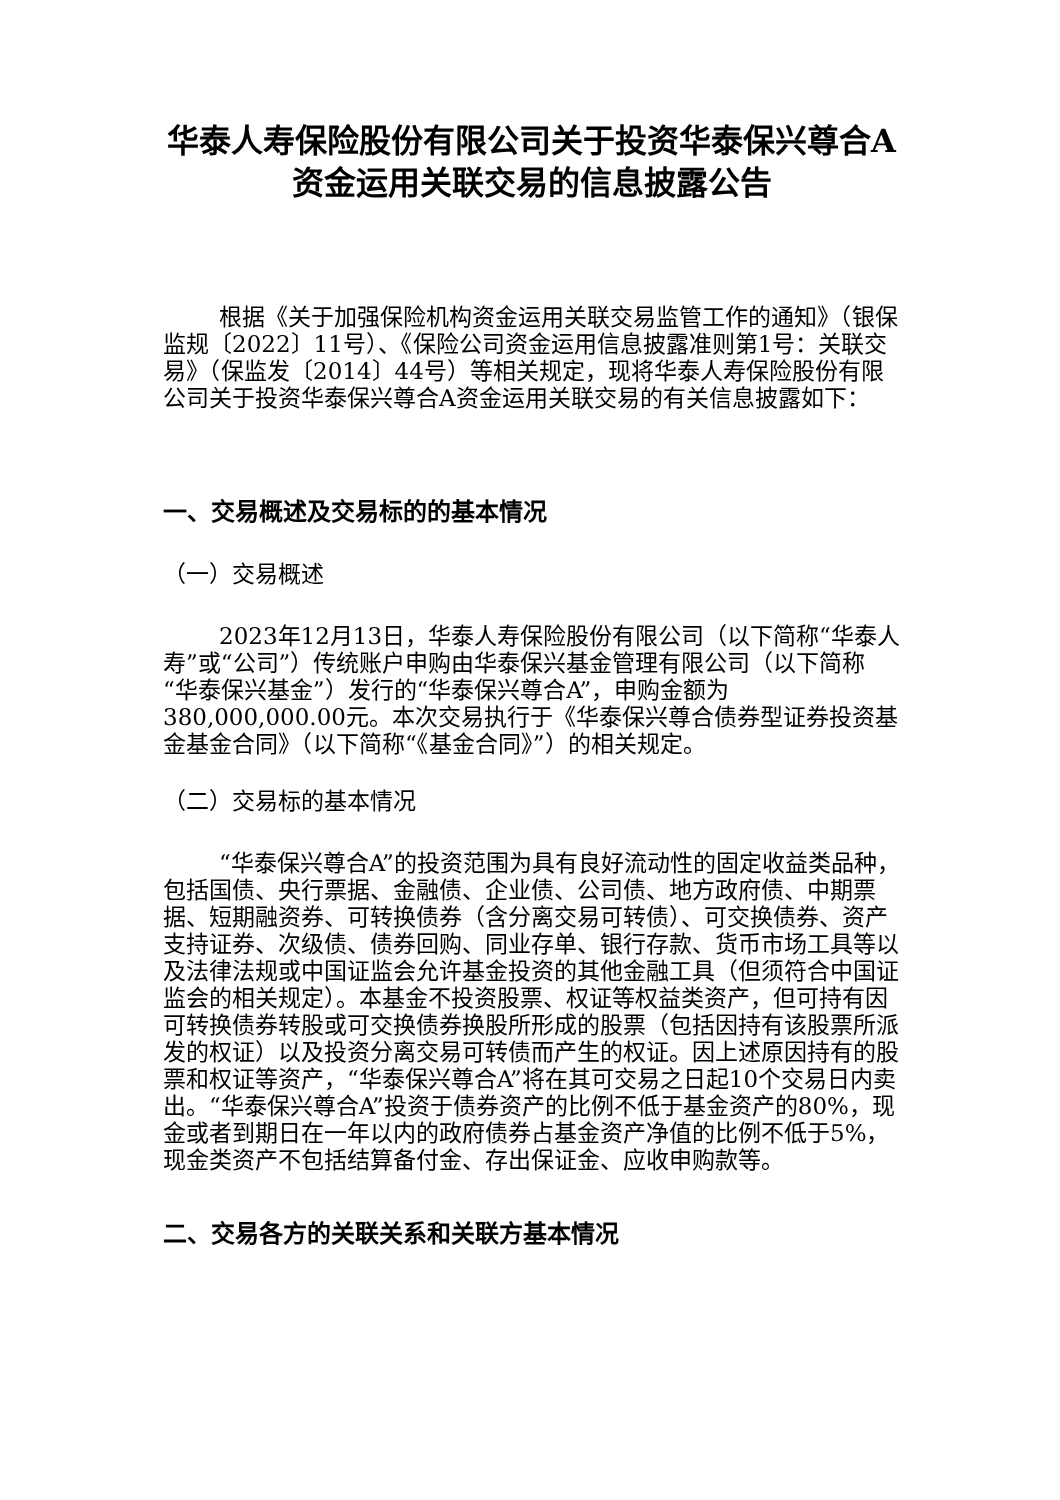华泰人寿保险股份有限公司关于投资华泰保兴尊合A资金运用关联交易的信息披露公告
根据《关于加强保险机构资金运用关联交易监管工作的通知》（银保监规〔2022〕11号）、《保险公司资金运用信息披露准则第1号：关联交易》（保监发〔2014〕44号）等相关规定，现将华泰人寿保险股份有限公司关于投资华泰保兴尊合A资金运用关联交易的有关信息披露如下：
一、交易概述及交易标的的基本情况
（一）交易概述
2023年12月13日，华泰人寿保险股份有限公司（以下简称“华泰人寿”或“公司”）传统账户申购由华泰保兴基金管理有限公司（以下简称“华泰保兴基金”）发行的“华泰保兴尊合A”，申购金额为380,000,000.00元。本次交易执行于《华泰保兴尊合债券型证券投资基金基金合同》（以下简称“《基金合同》”）的相关规定。
（二）交易标的基本情况
“华泰保兴尊合A”的投资范围为具有良好流动性的固定收益类品种，包括国债、央行票据、金融债、企业债、公司债、地方政府债、中期票据、短期融资券、可转换债券（含分离交易可转债）、可交换债券、资产支持证券、次级债、债券回购、同业存单、银行存款、货币市场工具等以及法律法规或中国证监会允许基金投资的其他金融工具（但须符合中国证监会的相关规定）。本基金不投资股票、权证等权益类资产，但可持有因可转换债券转股或可交换债券换股所形成的股票（包括因持有该股票所派发的权证）以及投资分离交易可转债而产生的权证。因上述原因持有的股票和权证等资产，“华泰保兴尊合A”将在其可交易之日起10个交易日内卖出。“华泰保兴尊合A”投资于债券资产的比例不低于基金资产的80%，现金或者到期日在一年以内的政府债券占基金资产净值的比例不低于5%，现金类资产不包括结算备付金、存出保证金、应收申购款等。
二、交易各方的关联关系和关联方基本情况